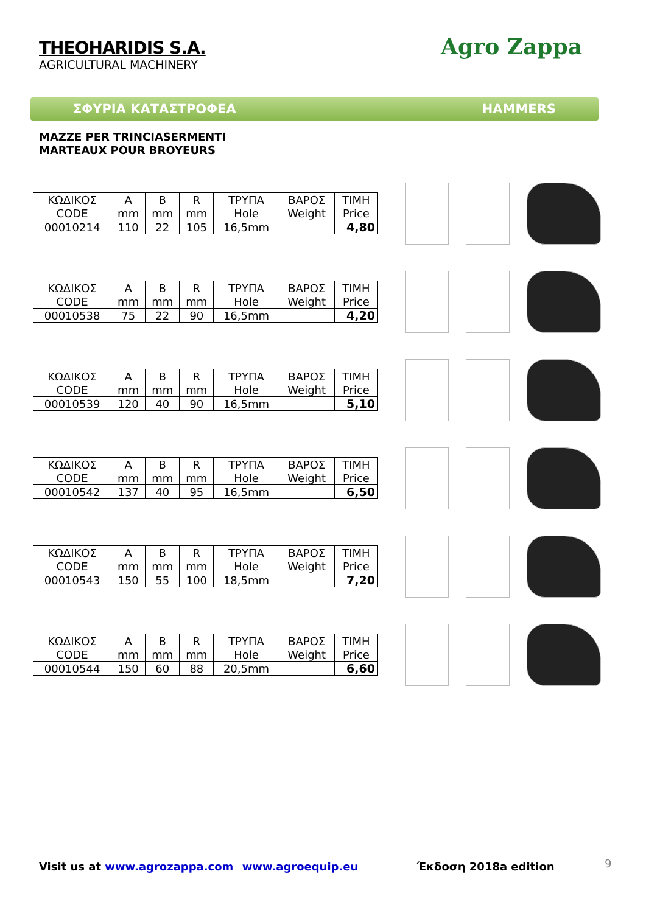THEOHARIDIS S.A.
AGRICULTURAL MACHINERY
Agro Zappa
ΣΦΥΡΙΑ ΚΑΤΑΣΤΡΟΦΕΑ HAMMERS
MAZZE PER TRINCIASERMENTI
MARTEAUX POUR BROYEURS
| ΚΩΔΙΚΟΣ | A | B | R | ΤΡΥΠΑ | ΒΑΡΟΣ | ΤΙΜΗ |
| CODE | mm | mm | mm | Hole | Weight | Price |
| 00010214 | 110 | 22 | 105 | 16,5mm | | 4,80 |
| ΚΩΔΙΚΟΣ | A | B | R | ΤΡΥΠΑ | ΒΑΡΟΣ | ΤΙΜΗ |
| CODE | mm | mm | mm | Hole | Weight | Price |
| 00010538 | 75 | 22 | 90 | 16,5mm | | 4,20 |
| ΚΩΔΙΚΟΣ | A | B | R | ΤΡΥΠΑ | ΒΑΡΟΣ | ΤΙΜΗ |
| CODE | mm | mm | mm | Hole | Weight | Price |
| 00010539 | 120 | 40 | 90 | 16,5mm | | 5,10 |
| ΚΩΔΙΚΟΣ | A | B | R | ΤΡΥΠΑ | ΒΑΡΟΣ | ΤΙΜΗ |
| CODE | mm | mm | mm | Hole | Weight | Price |
| 00010542 | 137 | 40 | 95 | 16,5mm | | 6,50 |
| ΚΩΔΙΚΟΣ | A | B | R | ΤΡΥΠΑ | ΒΑΡΟΣ | ΤΙΜΗ |
| CODE | mm | mm | mm | Hole | Weight | Price |
| 00010543 | 150 | 55 | 100 | 18,5mm | | 7,20 |
| ΚΩΔΙΚΟΣ | A | B | R | ΤΡΥΠΑ | ΒΑΡΟΣ | ΤΙΜΗ |
| CODE | mm | mm | mm | Hole | Weight | Price |
| 00010544 | 150 | 60 | 88 | 20,5mm | | 6,60 |
Visit us at www.agrozappa.com www.agroequip.eu
Έκδοση 2018a edition 9